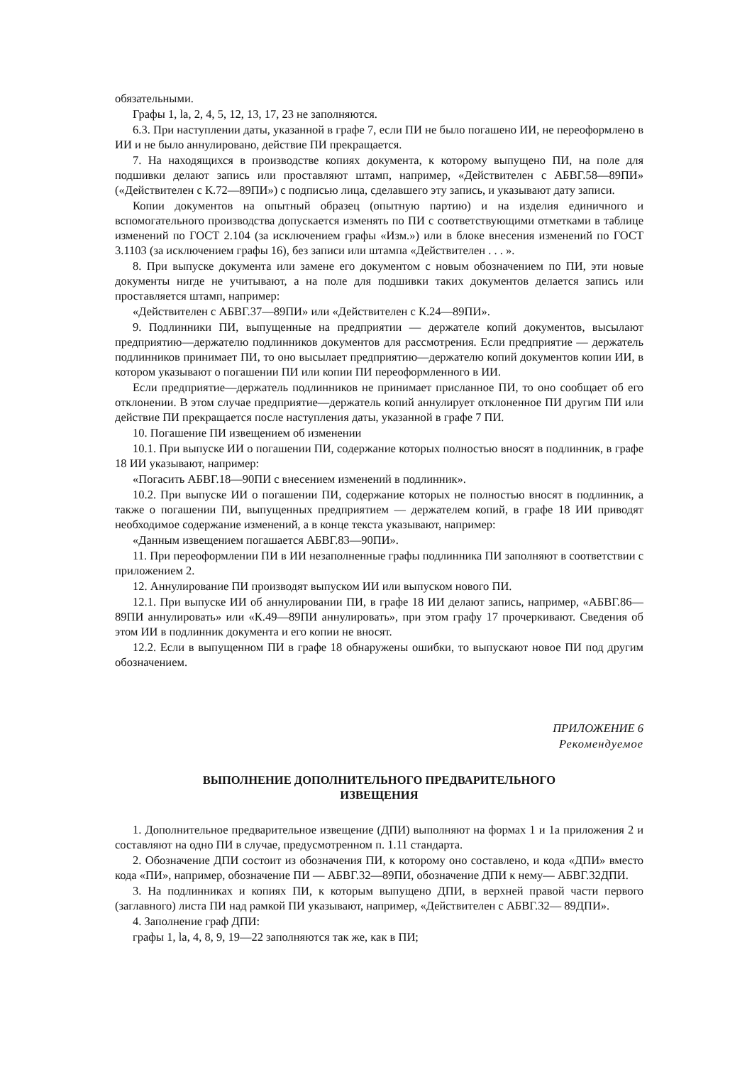обязательными.
Графы 1, la, 2, 4, 5, 12, 13, 17, 23 не заполняются.
6.3. При наступлении даты, указанной в графе 7, если ПИ не было погашено ИИ, не переоформлено в ИИ и не было аннулировано, действие ПИ прекращается.
7. На находящихся в производстве копиях документа, к которому выпущено ПИ, на поле для подшивки делают запись или проставляют штамп, например, «Действителен с АБВГ.58—89ПИ» («Действителен с К.72—89ПИ») с подписью лица, сделавшего эту запись, и указывают дату записи.
Копии документов на опытный образец (опытную партию) и на изделия единичного и вспомогательного производства допускается изменять по ПИ с соответствующими отметками в таблице изменений по ГОСТ 2.104 (за исключением графы «Изм.») или в блоке внесения изменений по ГОСТ 3.1103 (за исключением графы 16), без записи или штампа «Действителен . . . ».
8. При выпуске документа или замене его документом с новым обозначением по ПИ, эти новые документы нигде не учитывают, а на поле для подшивки таких документов делается запись или проставляется штамп, например:
«Действителен с АБВГ.37—89ПИ» или «Действителен с К.24—89ПИ».
9. Подлинники ПИ, выпущенные на предприятии — держателе копий документов, высылают предприятию—держателю подлинников документов для рассмотрения. Если предприятие — держатель подлинников принимает ПИ, то оно высылает предприятию—держателю копий документов копии ИИ, в котором указывают о погашении ПИ или копии ПИ переоформленного в ИИ.
Если предприятие—держатель подлинников не принимает присланное ПИ, то оно сообщает об его отклонении. В этом случае предприятие—держатель копий аннулирует отклоненное ПИ другим ПИ или действие ПИ прекращается после наступления даты, указанной в графе 7 ПИ.
10. Погашение ПИ извещением об изменении
10.1. При выпуске ИИ о погашении ПИ, содержание которых полностью вносят в подлинник, в графе 18 ИИ указывают, например:
«Погасить АБВГ.18—90ПИ с внесением изменений в подлинник».
10.2. При выпуске ИИ о погашении ПИ, содержание которых не полностью вносят в подлинник, а также о погашении ПИ, выпущенных предприятием — держателем копий, в графе 18 ИИ приводят необходимое содержание изменений, а в конце текста указывают, например:
«Данным извещением погашается АБВГ.83—90ПИ».
11. При переоформлении ПИ в ИИ незаполненные графы подлинника ПИ заполняют в соответствии с приложением 2.
12. Аннулирование ПИ производят выпуском ИИ или выпуском нового ПИ.
12.1. При выпуске ИИ об аннулировании ПИ, в графе 18 ИИ делают запись, например, «АБВГ.86—89ПИ аннулировать» или «К.49—89ПИ аннулировать», при этом графу 17 прочеркивают. Сведения об этом ИИ в подлинник документа и его копии не вносят.
12.2. Если в выпущенном ПИ в графе 18 обнаружены ошибки, то выпускают новое ПИ под другим обозначением.
ПРИЛОЖЕНИЕ 6
Рекомендуемое
ВЫПОЛНЕНИЕ ДОПОЛНИТЕЛЬНОГО ПРЕДВАРИТЕЛЬНОГО
ИЗВЕЩЕНИЯ
1. Дополнительное предварительное извещение (ДПИ) выполняют на формах 1 и 1а приложения 2 и составляют на одно ПИ в случае, предусмотренном п. 1.11 стандарта.
2. Обозначение ДПИ состоит из обозначения ПИ, к которому оно составлено, и кода «ДПИ» вместо кода «ПИ», например, обозначение ПИ — АБВГ.32—89ПИ, обозначение ДПИ к нему— АБВГ.32ДПИ.
3. На подлинниках и копиях ПИ, к которым выпущено ДПИ, в верхней правой части первого (заглавного) листа ПИ над рамкой ПИ указывают, например, «Действителен с АБВГ.32— 89ДПИ».
4. Заполнение граф ДПИ:
графы 1, la, 4, 8, 9, 19—22 заполняются так же, как в ПИ;